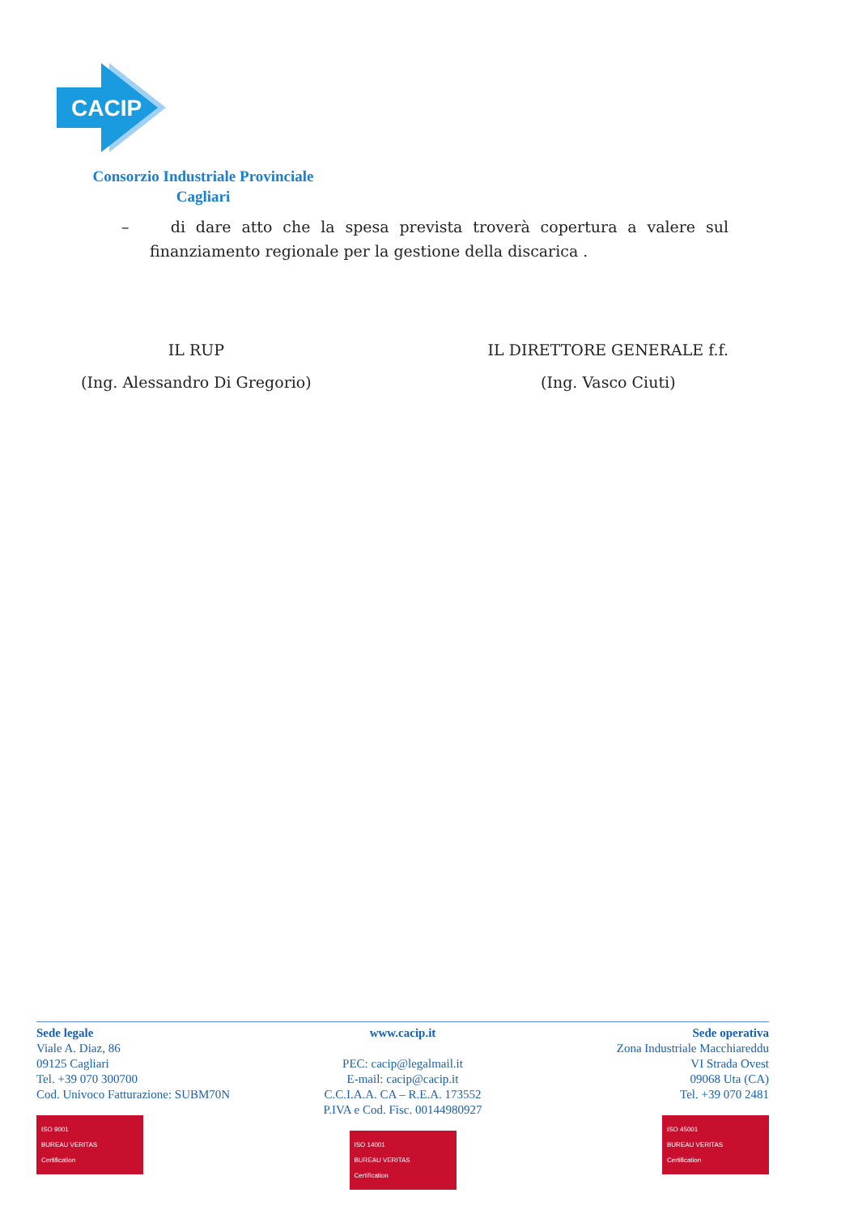CACIP
Consorzio Industriale Provinciale
Cagliari
– di dare atto che la spesa prevista troverà copertura a valere sul finanziamento regionale per la gestione della discarica .
IL RUP
(Ing. Alessandro Di Gregorio)
IL DIRETTORE GENERALE f.f.
(Ing. Vasco Ciuti)
Sede legale
Viale A. Diaz, 86
09125 Cagliari
Tel. +39 070 300700
Cod. Univoco Fatturazione: SUBM70N
ISO 9001
BUREAU VERITAS
Certification
www.cacip.it
PEC: cacip@legalmail.it
E-mail: cacip@cacip.it
C.C.I.A.A. CA – R.E.A. 173552
P.IVA e Cod. Fisc. 00144980927
ISO 14001
BUREAU VERITAS
Certification
Sede operativa
Zona Industriale Macchiareddu
VI Strada Ovest
09068 Uta (CA)
Tel. +39 070 2481
ISO 45001
BUREAU VERITAS
Certification